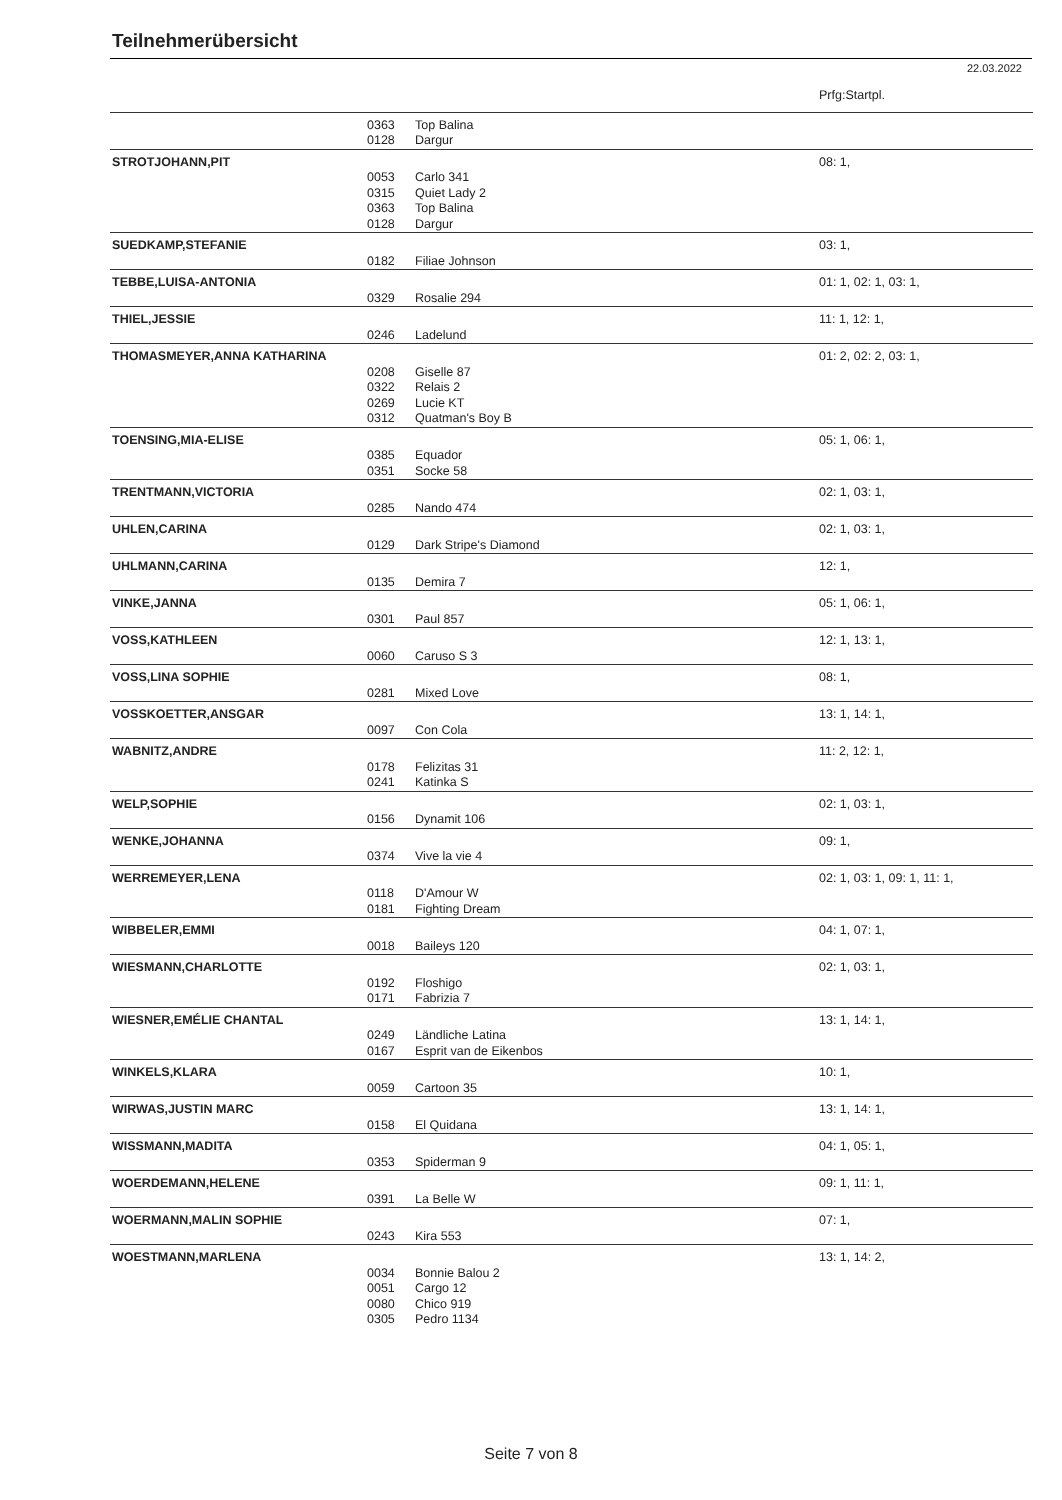Teilnehmerübersicht
22.03.2022
| | | | Prfg:Startpl. |
| | 0363 | Top Balina | |
| | 0128 | Dargur | |
| STROTJOHANN,PIT | | | 08: 1, |
| | 0053 | Carlo 341 | |
| | 0315 | Quiet Lady 2 | |
| | 0363 | Top Balina | |
| | 0128 | Dargur | |
| SUEDKAMP,STEFANIE | | | 03: 1, |
| | 0182 | Filiae Johnson | |
| TEBBE,LUISA-ANTONIA | | | 01: 1, 02: 1, 03: 1, |
| | 0329 | Rosalie 294 | |
| THIEL,JESSIE | | | 11: 1, 12: 1, |
| | 0246 | Ladelund | |
| THOMASMEYER,ANNA KATHARINA | | | 01: 2, 02: 2, 03: 1, |
| | 0208 | Giselle 87 | |
| | 0322 | Relais 2 | |
| | 0269 | Lucie KT | |
| | 0312 | Quatman's Boy B | |
| TOENSING,MIA-ELISE | | | 05: 1, 06: 1, |
| | 0385 | Equador | |
| | 0351 | Socke 58 | |
| TRENTMANN,VICTORIA | | | 02: 1, 03: 1, |
| | 0285 | Nando 474 | |
| UHLEN,CARINA | | | 02: 1, 03: 1, |
| | 0129 | Dark Stripe's Diamond | |
| UHLMANN,CARINA | | | 12: 1, |
| | 0135 | Demira 7 | |
| VINKE,JANNA | | | 05: 1, 06: 1, |
| | 0301 | Paul 857 | |
| VOSS,KATHLEEN | | | 12: 1, 13: 1, |
| | 0060 | Caruso S 3 | |
| VOSS,LINA SOPHIE | | | 08: 1, |
| | 0281 | Mixed Love | |
| VOSSKOETTER,ANSGAR | | | 13: 1, 14: 1, |
| | 0097 | Con Cola | |
| WABNITZ,ANDRE | | | 11: 2, 12: 1, |
| | 0178 | Felizitas 31 | |
| | 0241 | Katinka S | |
| WELP,SOPHIE | | | 02: 1, 03: 1, |
| | 0156 | Dynamit 106 | |
| WENKE,JOHANNA | | | 09: 1, |
| | 0374 | Vive la vie 4 | |
| WERREMEYER,LENA | | | 02: 1, 03: 1, 09: 1, 11: 1, |
| | 0118 | D'Amour W | |
| | 0181 | Fighting Dream | |
| WIBBELER,EMMI | | | 04: 1, 07: 1, |
| | 0018 | Baileys 120 | |
| WIESMANN,CHARLOTTE | | | 02: 1, 03: 1, |
| | 0192 | Floshigo | |
| | 0171 | Fabrizia 7 | |
| WIESNER,EMÉLIE CHANTAL | | | 13: 1, 14: 1, |
| | 0249 | Ländliche Latina | |
| | 0167 | Esprit van de Eikenbos | |
| WINKELS,KLARA | | | 10: 1, |
| | 0059 | Cartoon 35 | |
| WIRWAS,JUSTIN MARC | | | 13: 1, 14: 1, |
| | 0158 | El Quidana | |
| WISSMANN,MADITA | | | 04: 1, 05: 1, |
| | 0353 | Spiderman 9 | |
| WOERDEMANN,HELENE | | | 09: 1, 11: 1, |
| | 0391 | La Belle W | |
| WOERMANN,MALIN SOPHIE | | | 07: 1, |
| | 0243 | Kira 553 | |
| WOESTMANN,MARLENA | | | 13: 1, 14: 2, |
| | 0034 | Bonnie Balou 2 | |
| | 0051 | Cargo 12 | |
| | 0080 | Chico 919 | |
| | 0305 | Pedro 1134 | |
Seite 7 von 8